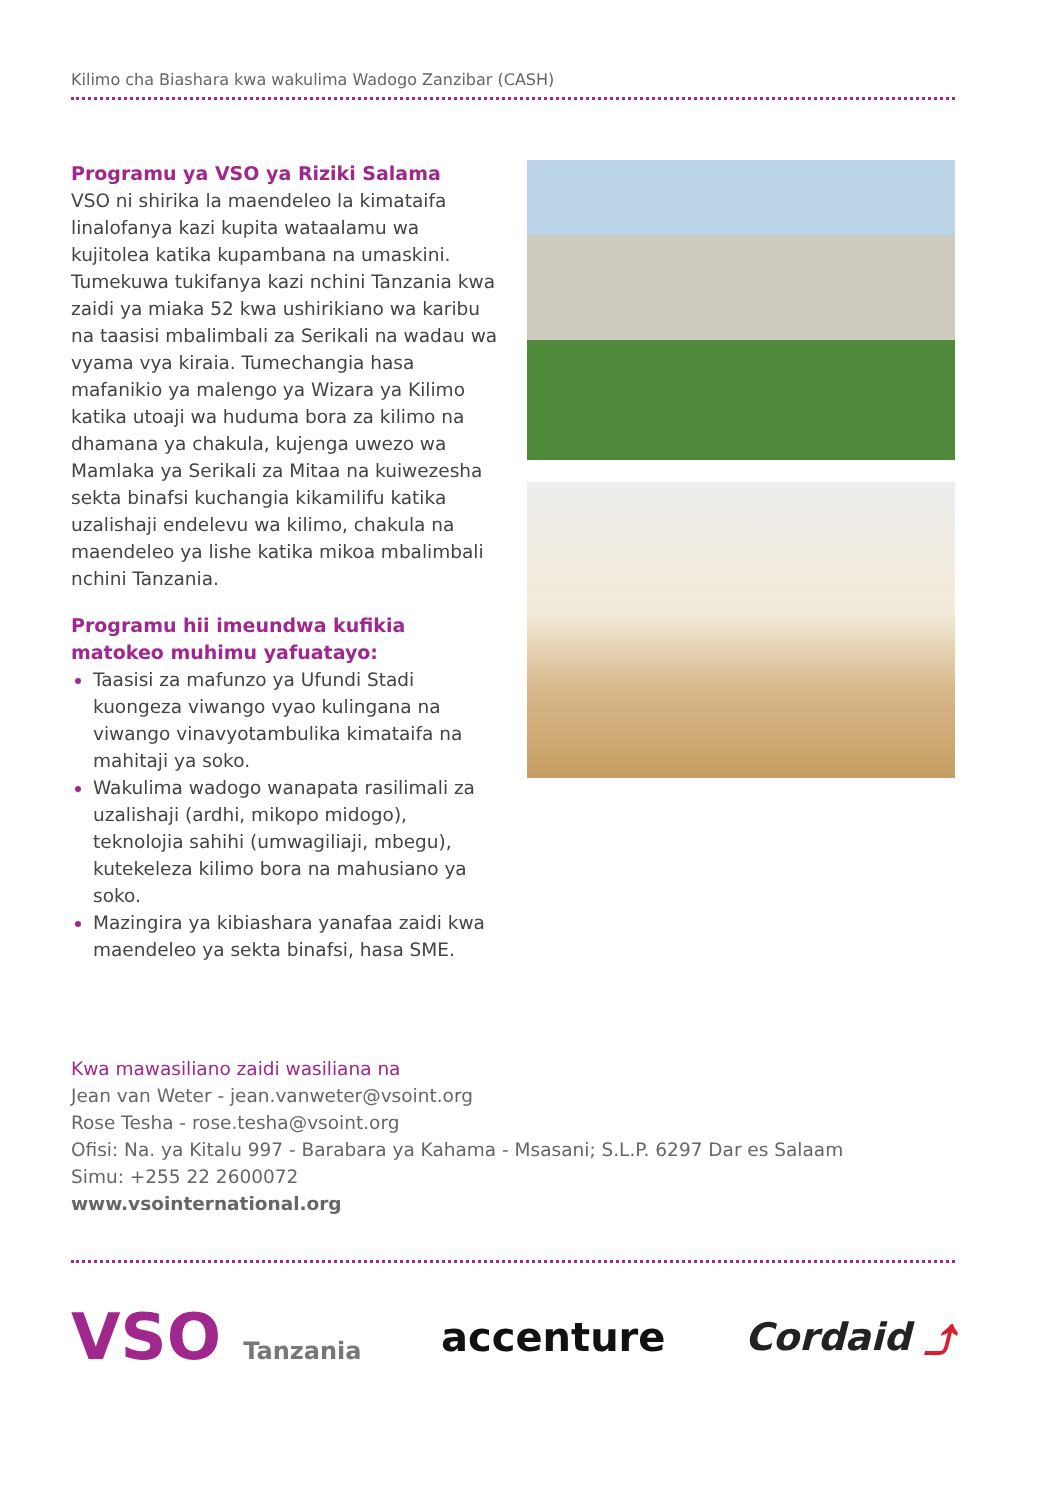Kilimo cha Biashara kwa wakulima Wadogo Zanzibar (CASH)
Programu ya VSO ya Riziki Salama
VSO ni shirika la maendeleo la kimataifa linalofanya kazi kupita wataalamu wa kujitolea katika kupambana na umaskini. Tumekuwa tukifanya kazi nchini Tanzania kwa zaidi ya miaka 52 kwa ushirikiano wa karibu na taasisi mbalimbali za Serikali na wadau wa vyama vya kiraia. Tumechangia hasa mafanikio ya malengo ya Wizara ya Kilimo katika utoaji wa huduma bora za kilimo na dhamana ya chakula, kujenga uwezo wa Mamlaka ya Serikali za Mitaa na kuiwezesha sekta binafsi kuchangia kikamilifu katika uzalishaji endelevu wa kilimo, chakula na maendeleo ya lishe katika mikoa mbalimbali nchini Tanzania.
Programu hii imeundwa kufikia matokeo muhimu yafuatayo:
Taasisi za mafunzo ya Ufundi Stadi kuongeza viwango vyao kulingana na viwango vinavyotambulika kimataifa na mahitaji ya soko.
Wakulima wadogo wanapata rasilimali za uzalishaji (ardhi, mikopo midogo), teknolojia sahihi (umwagiliaji, mbegu), kutekeleza kilimo bora na mahusiano ya soko.
Mazingira ya kibiashara yanafaa zaidi kwa maendeleo ya sekta binafsi, hasa SME.
Kwa mawasiliano zaidi wasiliana na
Jean van Weter - jean.vanweter@vsoint.org
Rose Tesha - rose.tesha@vsoint.org
Ofisi: Na. ya Kitalu 997 - Barabara ya Kahama - Msasani; S.L.P. 6297 Dar es Salaam
Simu: +255 22 2600072
www.vsointernational.org
VSO Tanzania
accenture Cordaid ⤴